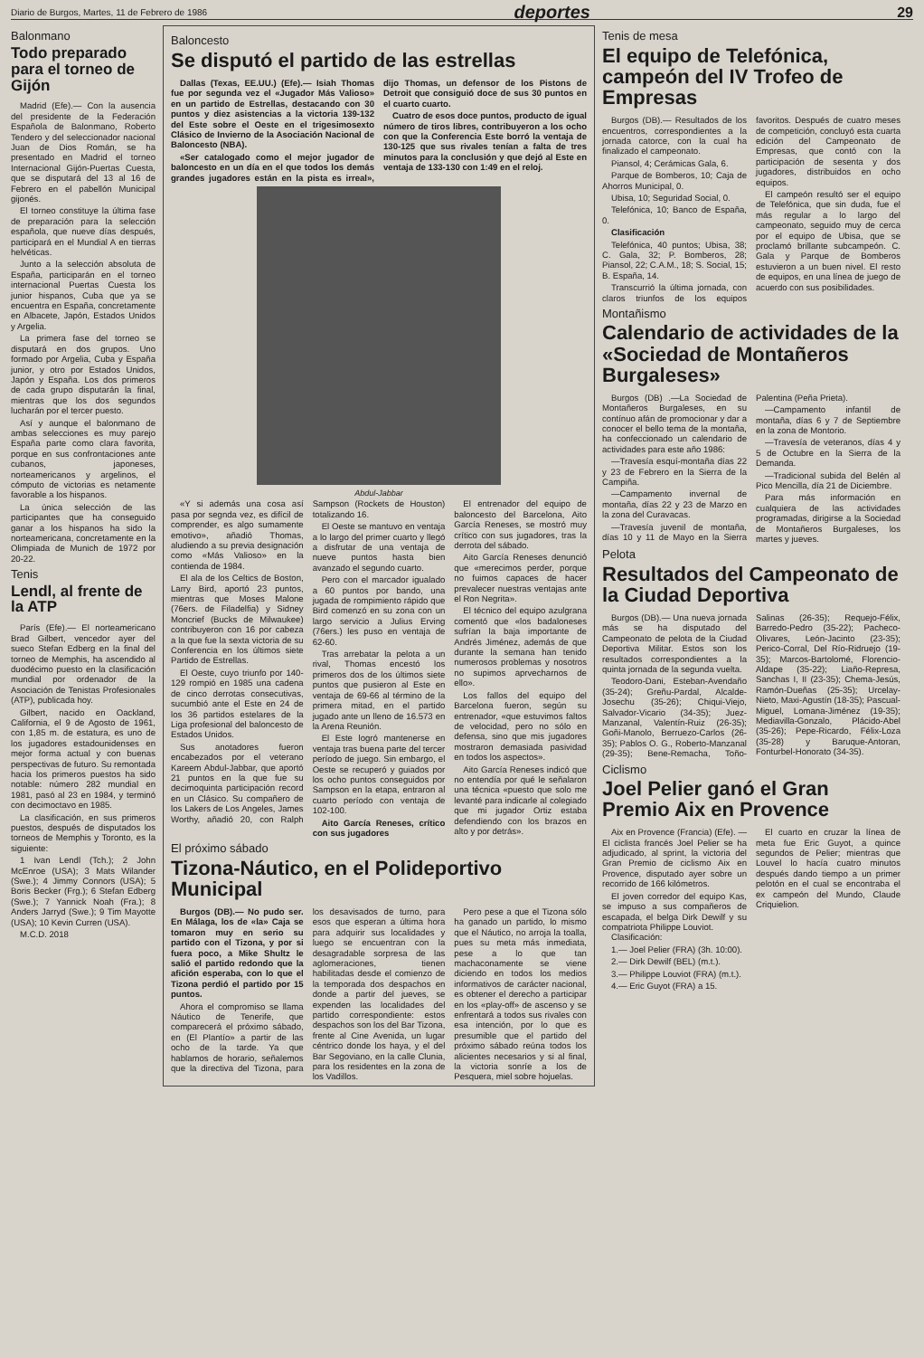Diario de Burgos, Martes, 11 de Febrero de 1986 deportes 29
Balonmano
Todo preparado para el torneo de Gijón
Madrid (Efe).— Con la ausencia del presidente de la Federación Española de Balonmano, Roberto Tendero y del seleccionador nacional Juan de Dios Román, se ha presentado en Madrid el torneo Internacional Gijón-Puertas Cuesta, que se disputará del 13 al 16 de Febrero en el pabellón Municipal gijonés.
El torneo constituye la última fase de preparación para la selección española, que nueve días después, participará en el Mundial A en tierras helvéticas.
Junto a la selección absoluta de España, participarán en el torneo internacional Puertas Cuesta los junior hispanos, Cuba que ya se encuentra en España, concretamente en Albacete, Japón, Estados Unidos y Argelia.
La primera fase del torneo se disputará en dos grupos. Uno formado por Argelia, Cuba y España junior, y otro por Estados Unidos, Japón y España. Los dos primeros de cada grupo disputarán la final, mientras que los dos segundos lucharán por el tercer puesto.
Así y aunque el balonmano de ambas selecciones es muy parejo España parte como clara favorita, porque en sus confrontaciones ante cubanos, japoneses, norteamericanos y argelinos, el cómputo de victorias es netamente favorable a los hispanos.
La única selección de las participantes que ha conseguido ganar a los hispanos ha sido la norteamericana, concretamente en la Olimpiada de Munich de 1972 por 20-22.
Tenis
Lendl, al frente de la ATP
París (Efe).— El norteamericano Brad Gilbert, vencedor ayer del sueco Stefan Edberg en la final del torneo de Memphis, ha ascendido al duodécimo puesto en la clasificación mundial por ordenador de la Asociación de Tenistas Profesionales (ATP), publicada hoy.
Gilbert, nacido en Oackland, California, el 9 de Agosto de 1961, con 1,85 m. de estatura, es uno de los jugadores estadounidenses en mejor forma actual y con buenas perspectivas de futuro. Su remontada hacia los primeros puestos ha sido notable: número 282 mundial en 1981, pasó al 23 en 1984, y terminó con decimoctavo en 1985.
La clasificación, en sus primeros puestos, después de disputados los torneos de Memphis y Toronto, es la siguiente:
1 Ivan Lendl (Tch.); 2 John McEnroe (USA); 3 Mats Wilander (Swe.); 4 Jimmy Connors (USA); 5 Boris Becker (Frg.); 6 Stefan Edberg (Swe.); 7 Yannick Noah (Fra.); 8 Anders Jarryd (Swe.); 9 Tim Mayotte (USA); 10 Kevin Curren (USA).
M.C.D. 2018
Baloncesto
Se disputó el partido de las estrellas
Dallas (Texas, EE.UU.) (Efe).— Isiah Thomas fue por segunda vez el «Jugador Más Valioso» en un partido de Estrellas, destacando con 30 puntos y diez asistencias a la victoria 139-132 del Este sobre el Oeste en el trigesimosexto Clásico de Invierno de la Asociación Nacional de Baloncesto (NBA).
«Ser catalogado como el mejor jugador de baloncesto en un día en el que todos los demás grandes jugadores están en la pista es irreal», dijo Thomas, un defensor de los Pistons de Detroit que consiguió doce de sus 30 puntos en el cuarto cuarto.
Cuatro de esos doce puntos, producto de igual número de tiros libres, contribuyeron a los ocho con que la Conferencia Este borró la ventaja de 130-125 que sus rivales tenían a falta de tres minutos para la conclusión y que dejó al Este en ventaja de 133-130 con 1:49 en el reloj.
Abdul-Jabbar
«Y si además una cosa así pasa por segnda vez, es difícil de comprender, es algo sumamente emotivo», añadió Thomas, aludiendo a su previa designación como «Más Valioso» en la contienda de 1984.
El ala de los Celtics de Boston, Larry Bird, aportó 23 puntos, mientras que Moses Malone (76ers. de Filadelfia) y Sidney Moncrief (Bucks de Milwaukee) contribuyeron con 16 por cabeza a la que fue la sexta victoria de su Conferencia en los últimos siete Partido de Estrellas.
El Oeste, cuyo triunfo por 140-129 rompió en 1985 una cadena de cinco derrotas consecutivas, sucumbió ante el Este en 24 de los 36 partidos estelares de la Liga profesional del baloncesto de Estados Unidos.
Sus anotadores fueron encabezados por el veterano Kareem Abdul-Jabbar, que aportó 21 puntos en la que fue su decimoquinta participación record en un Clásico. Su compañero de los Lakers de Los Angeles, James Worthy, añadió 20, con Ralph Sampson (Rockets de Houston) totalizando 16.
El Oeste se mantuvo en ventaja a lo largo del primer cuarto y llegó a disfrutar de una ventaja de nueve puntos hasta bien avanzado el segundo cuarto.
Pero con el marcador igualado a 60 puntos por bando, una jugada de rompimiento rápido que Bird comenzó en su zona con un largo servicio a Julius Erving (76ers.) les puso en ventaja de 62-60.
Tras arrebatar la pelota a un rival, Thomas encestó los primeros dos de los últimos siete puntos que pusieron al Este en ventaja de 69-66 al término de la primera mitad, en el partido jugado ante un lleno de 16.573 en la Arena Reunión.
El Este logró mantenerse en ventaja tras buena parte del tercer período de juego. Sin embargo, el Oeste se recuperó y guiados por los ocho puntos conseguidos por Sampson en la etapa, entraron al cuarto período con ventaja de 102-100.
Aito García Reneses, crítico con sus jugadores
El entrenador del equipo de baloncesto del Barcelona, Aito García Reneses, se mostró muy crítico con sus jugadores, tras la derrota del sábado.
Aito García Reneses denunció que «merecimos perder, porque no fuimos capaces de hacer prevalecer nuestras ventajas ante el Ron Negrita».
El técnico del equipo azulgrana comentó que «los badaloneses sufrían la baja importante de Andrés Jiménez, además de que durante la semana han tenido numerosos problemas y nosotros no supimos aprvecharnos de ello».
Los fallos del equipo del Barcelona fueron, según su entrenador, «que estuvimos faltos de velocidad, pero no sólo en defensa, sino que mis jugadores mostraron demasiada pasividad en todos los aspectos».
Aito García Reneses indicó que no entendía por qué le señalaron una técnica «puesto que solo me levanté para indicarle al colegiado que mi jugador Ortiz estaba defendiendo con los brazos en alto y por detrás».
El próximo sábado
Tizona-Náutico, en el Polideportivo Municipal
Burgos (DB).— No pudo ser. En Málaga, los de «la» Caja se tomaron muy en serio su partido con el Tizona, y por si fuera poco, a Mike Shultz le salió el partido redondo que la afición esperaba, con lo que el Tizona perdió el partido por 15 puntos.
Ahora el compromiso se llama Náutico de Tenerife, que comparecerá el próximo sábado, en (El Plantío» a partir de las ocho de la tarde. Ya que hablamos de horario, señalemos que la directiva del Tizona, para los desavisados de turno, para esos que esperan a última hora para adquirir sus localidades y luego se encuentran con la desagradable sorpresa de las aglomeraciones, tienen habilitadas desde el comienzo de la temporada dos despachos en donde a partir del jueves, se expenden las localidades del partido correspondiente: estos despachos son los del Bar Tizona, frente al Cine Avenida, un lugar céntrico donde los haya, y el del Bar Segoviano, en la calle Clunia, para los residentes en la zona de los Vadillos.
Pero pese a que el Tizona sólo ha ganado un partido, lo mismo que el Náutico, no arroja la toalla, pues su meta más inmediata, pese a lo que tan machaconamente se viene diciendo en todos los medios informativos de carácter nacional, es obtener el derecho a participar en los «play-off» de ascenso y se enfrentará a todos sus rivales con esa intención, por lo que es presumible que el partido del próximo sábado reúna todos los alicientes necesarios y si al final, la victoria sonríe a los de Pesquera, miel sobre hojuelas.
Tenis de mesa
El equipo de Telefónica, campeón del IV Trofeo de Empresas
Burgos (DB).— Resultados de los encuentros, correspondientes a la jornada catorce, con la cual ha finalizado el campeonato.
Piansol, 4; Cerámicas Gala, 6.
Parque de Bomberos, 10; Caja de Ahorros Municipal, 0.
Ubisa, 10; Seguridad Social, 0.
Telefónica, 10; Banco de España, 0.
Clasificación
Telefónica, 40 puntos; Ubisa, 38; C. Gala, 32; P. Bomberos, 28; Piansol, 22; C.A.M., 18; S. Social, 15; B. España, 14.
Transcurrió la última jornada, con claros triunfos de los equipos favoritos. Después de cuatro meses de competición, concluyó esta cuarta edición del Campeonato de Empresas, que contó con la participación de sesenta y dos jugadores, distribuidos en ocho equipos.
El campeón resultó ser el equipo de Telefónica, que sin duda, fue el más regular a lo largo del campeonato, seguido muy de cerca por el equipo de Ubisa, que se proclamó brillante subcampeón. C. Gala y Parque de Bomberos estuvieron a un buen nivel. El resto de equipos, en una línea de juego de acuerdo con sus posibilidades.
Montañismo
Calendario de actividades de la «Sociedad de Montañeros Burgaleses»
Burgos (DB) .—La Sociedad de Montañeros Burgaleses, en su contínuo afán de promocionar y dar a conocer el bello tema de la montaña, ha confeccionado un calendario de actividades para este año 1986:
—Travesía esquí-montaña días 22 y 23 de Febrero en la Sierra de la Campiña.
—Campamento invernal de montaña, días 22 y 23 de Marzo en la zona del Curavacas.
—Travesía juvenil de montaña, días 10 y 11 de Mayo en la Sierra Palentina (Peña Prieta).
—Campamento infantil de montaña, días 6 y 7 de Septiembre en la zona de Montorio.
—Travesía de veteranos, días 4 y 5 de Octubre en la Sierra de la Demanda.
—Tradicional subida del Belén al Pico Mencilla, día 21 de Diciembre.
Para más información en cualquiera de las actividades programadas, dirigirse a la Sociedad de Montañeros Burgaleses, los martes y jueves.
Pelota
Resultados del Campeonato de la Ciudad Deportiva
Burgos (DB).— Una nueva jornada más se ha disputado del Campeonato de pelota de la Ciudad Deportiva Militar. Estos son los resultados correspondientes a la quinta jornada de la segunda vuelta.
Teodoro-Dani, Esteban-Avendaño (35-24); Greñu-Pardal, Alcalde-Josechu (35-26); Chiqui-Viejo, Salvador-Vicario (34-35); Juez-Manzanal, Valentín-Ruiz (26-35); Goñi-Manolo, Berruezo-Carlos (26-35); Pablos O. G., Roberto-Manzanal (29-35); Bene-Remacha, Toño-Salinas (26-35); Requejo-Félix, Barredo-Pedro (35-22); Pacheco-Olivares, León-Jacinto (23-35); Perico-Corral, Del Río-Ridruejo (19-35); Marcos-Bartolomé, Florencio-Aldape (35-22); Liaño-Represa, Sanchas I, II (23-35); Chema-Jesús, Ramón-Dueñas (25-35); Urcelay-Nieto, Maxi-Agustín (18-35); Pascual-Miguel, Lomana-Jiménez (19-35); Mediavilla-Gonzalo, Plácido-Abel (35-26); Pepe-Ricardo, Félix-Loza (35-28) y Baruque-Antoran, Fonturbel-Honorato (34-35).
Ciclismo
Joel Pelier ganó el Gran Premio Aix en Provence
Aix en Provence (Francia) (Efe). — El ciclista francés Joel Pelier se ha adjudicado, al sprint, la victoria del Gran Premio de ciclismo Aix en Provence, disputado ayer sobre un recorrido de 166 kilómetros.
El joven corredor del equipo Kas, se impuso a sus compañeros de escapada, el belga Dirk Dewilf y su compatriota Philippe Louviot.
El cuarto en cruzar la línea de meta fue Eric Guyot, a quince segundos de Pelier; mientras que Louvel lo hacía cuatro minutos después dando tiempo a un primer pelotón en el cual se encontraba el ex campeón del Mundo, Claude Criquielion.
Clasificación:
1.— Joel Pelier (FRA) (3h. 10:00).
2.— Dirk Dewilf (BEL) (m.t.).
3.— Philippe Louviot (FRA) (m.t.).
4.— Eric Guyot (FRA) a 15.